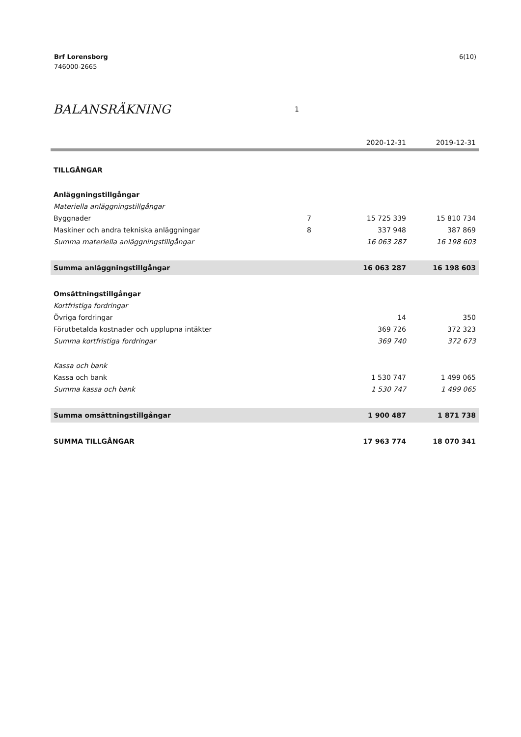Brf Lorensborg
746000-2665
6(10)
BALANSRÄKNING 1
| | | 2020-12-31 | 2019-12-31 |
| --- | --- | --- | --- |
| TILLGÅNGAR | | | |
| Anläggningstillgångar | | | |
| Materiella anläggningstillgångar | | | |
| Byggnader | 7 | 15 725 339 | 15 810 734 |
| Maskiner och andra tekniska anläggningar | 8 | 337 948 | 387 869 |
| Summa materiella anläggningstillgångar | | 16 063 287 | 16 198 603 |
| Summa anläggningstillgångar | | 16 063 287 | 16 198 603 |
| Omsättningstillgångar | | | |
| Kortfristiga fordringar | | | |
| Övriga fordringar | | 14 | 350 |
| Förutbetalda kostnader och upplupna intäkter | | 369 726 | 372 323 |
| Summa kortfristiga fordringar | | 369 740 | 372 673 |
| Kassa och bank | | | |
| Kassa och bank | | 1 530 747 | 1 499 065 |
| Summa kassa och bank | | 1 530 747 | 1 499 065 |
| Summa omsättningstillgångar | | 1 900 487 | 1 871 738 |
| SUMMA TILLGÅNGAR | | 17 963 774 | 18 070 341 |